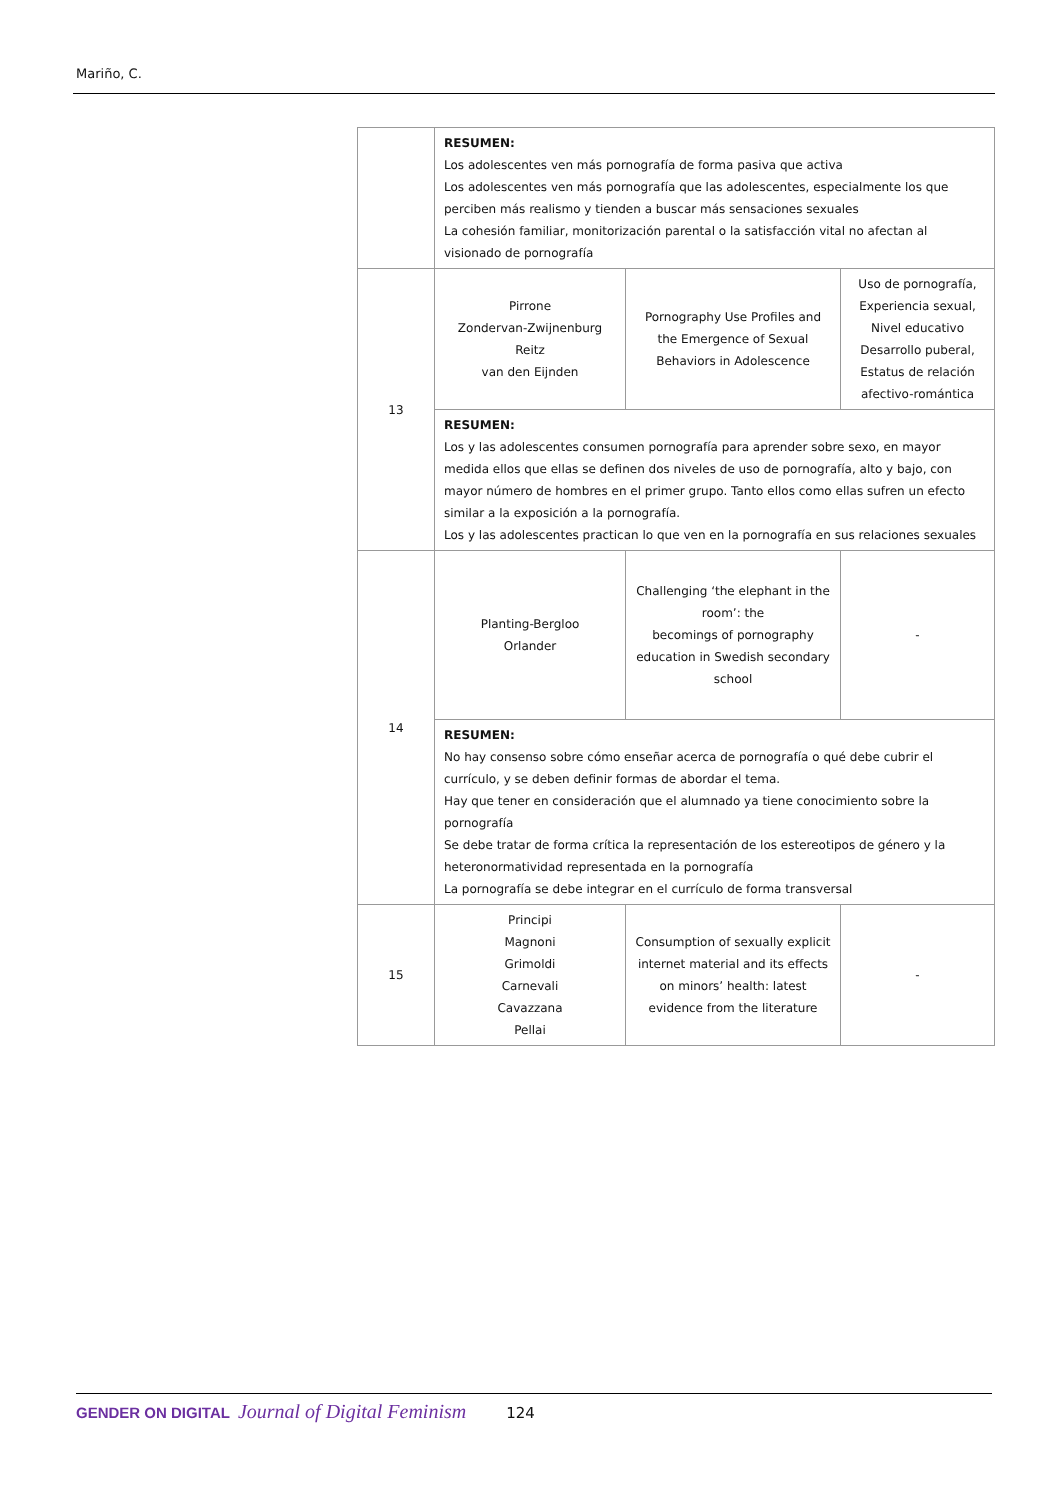Mariño, C.
| | RESUMEN: Los adolescentes ven más pornografía de forma pasiva que activa Los adolescentes ven más pornografía que las adolescentes, especialmente los que perciben más realismo y tienden a buscar más sensaciones sexuales La cohesión familiar, monitorización parental o la satisfacción vital no afectan al visionado de pornografía | | |
| 13 | Pirrone Zondervan-Zwijnenburg Reitz van den Eijnden | Pornography Use Profiles and the Emergence of Sexual Behaviors in Adolescence | Uso de pornografía, Experiencia sexual, Nivel educativo Desarrollo puberal, Estatus de relación afectivo-romántica |
| | RESUMEN: Los y las adolescentes consumen pornografía para aprender sobre sexo, en mayor medida ellos que ellas se definen dos niveles de uso de pornografía, alto y bajo, con mayor número de hombres en el primer grupo. Tanto ellos como ellas sufren un efecto similar a la exposición a la pornografía. Los y las adolescentes practican lo que ven en la pornografía en sus relaciones sexuales | | |
| 14 | Planting-Bergloo Orlander | Challenging ‘the elephant in the room’: the becomings of pornography education in Swedish secondary school | - |
| | RESUMEN: No hay consenso sobre cómo enseñar acerca de pornografía o qué debe cubrir el currículo, y se deben definir formas de abordar el tema. Hay que tener en consideración que el alumnado ya tiene conocimiento sobre la pornografía Se debe tratar de forma crítica la representación de los estereotipos de género y la heteronormatividad representada en la pornografía La pornografía se debe integrar en el currículo de forma transversal | | |
| 15 | Principi Magnoni Grimoldi Carnevali Cavazzana Pellai | Consumption of sexually explicit internet material and its effects on minors’ health: latest evidence from the literature | - |
GENDER ON DIGITAL Journal of Digital Feminism 124